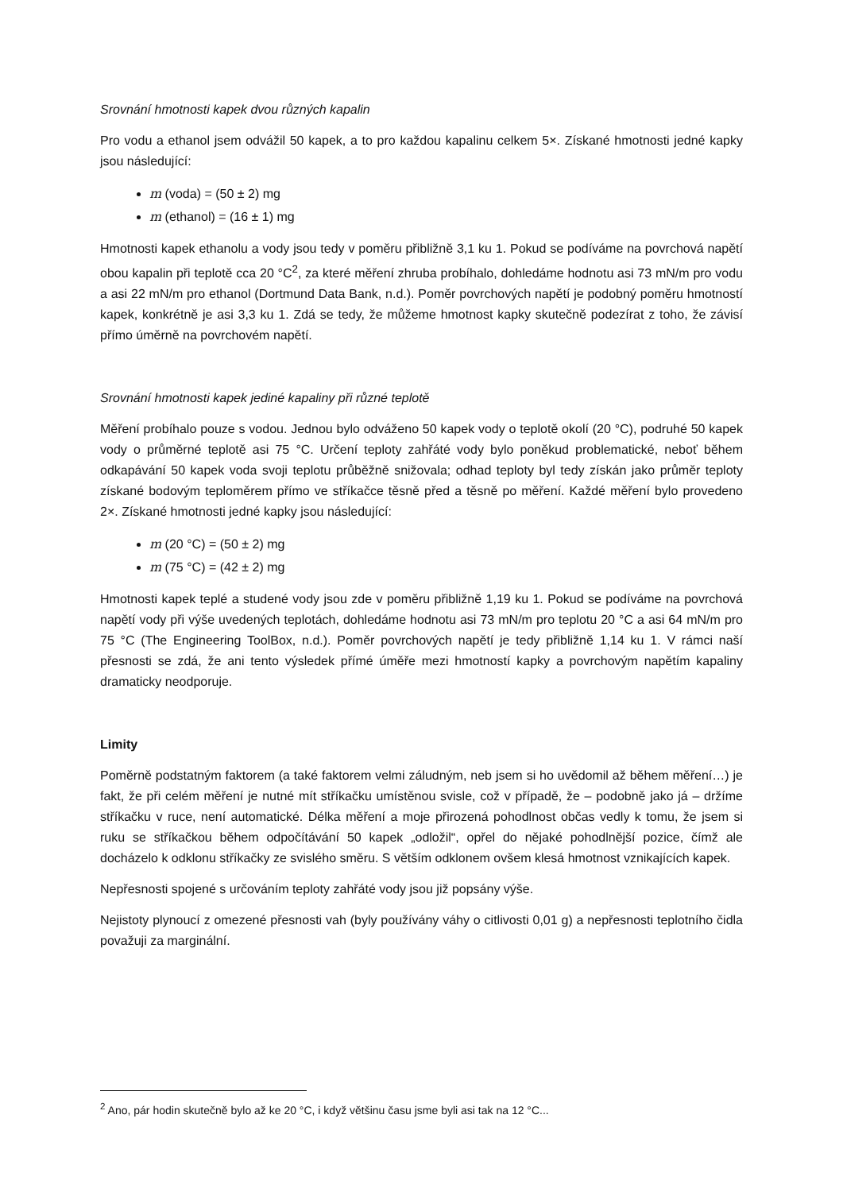Srovnání hmotnosti kapek dvou různých kapalin
Pro vodu a ethanol jsem odvážil 50 kapek, a to pro každou kapalinu celkem 5×. Získané hmotnosti jedné kapky jsou následující:
m (voda) = (50 ± 2) mg
m (ethanol) = (16 ± 1) mg
Hmotnosti kapek ethanolu a vody jsou tedy v poměru přibližně 3,1 ku 1. Pokud se podíváme na povrchová napětí obou kapalin při teplotě cca 20 °C<sup>2</sup>, za které měření zhruba probíhalo, dohledáme hodnotu asi 73 mN/m pro vodu a asi 22 mN/m pro ethanol (Dortmund Data Bank, n.d.). Poměr povrchových napětí je podobný poměru hmotností kapek, konkrétně je asi 3,3 ku 1. Zdá se tedy, že můžeme hmotnost kapky skutečně podezírat z toho, že závisí přímo úměrně na povrchovém napětí.
Srovnání hmotnosti kapek jediné kapaliny při různé teplotě
Měření probíhalo pouze s vodou. Jednou bylo odváženo 50 kapek vody o teplotě okolí (20 °C), podruhé 50 kapek vody o průměrné teplotě asi 75 °C. Určení teploty zahřáté vody bylo poněkud problematické, neboť během odkapávání 50 kapek voda svoji teplotu průběžně snižovala; odhad teploty byl tedy získán jako průměr teploty získané bodovým teploměrem přímo ve stříkačce těsně před a těsně po měření. Každé měření bylo provedeno 2×. Získané hmotnosti jedné kapky jsou následující:
m (20 °C) = (50 ± 2) mg
m (75 °C) = (42 ± 2) mg
Hmotnosti kapek teplé a studené vody jsou zde v poměru přibližně 1,19 ku 1. Pokud se podíváme na povrchová napětí vody při výše uvedených teplotách, dohledáme hodnotu asi 73 mN/m pro teplotu 20 °C a asi 64 mN/m pro 75 °C (The Engineering ToolBox, n.d.). Poměr povrchových napětí je tedy přibližně 1,14 ku 1. V rámci naší přesnosti se zdá, že ani tento výsledek přímé úměře mezi hmotností kapky a povrchovým napětím kapaliny dramaticky neodporuje.
Limity
Poměrně podstatným faktorem (a také faktorem velmi záludným, neb jsem si ho uvědomil až během měření…) je fakt, že při celém měření je nutné mít stříkačku umístěnou svisle, což v případě, že – podobně jako já – držíme stříkačku v ruce, není automatické. Délka měření a moje přirozená pohodlnost občas vedly k tomu, že jsem si ruku se stříkačkou během odpočítávání 50 kapek „odložil“, opřel do nějaké pohodlnější pozice, čímž ale docházelo k odklonu stříkačky ze svislého směru. S větším odklonem ovšem klesá hmotnost vznikajících kapek.
Nepřesnosti spojené s určováním teploty zahřáté vody jsou již popsány výše.
Nejistoty plynoucí z omezené přesnosti vah (byly používány váhy o citlivosti 0,01 g) a nepřesnosti teplotního čidla považuji za marginální.
<sup>2</sup> Ano, pár hodin skutečně bylo až ke 20 °C, i když většinu času jsme byli asi tak na 12 °C...